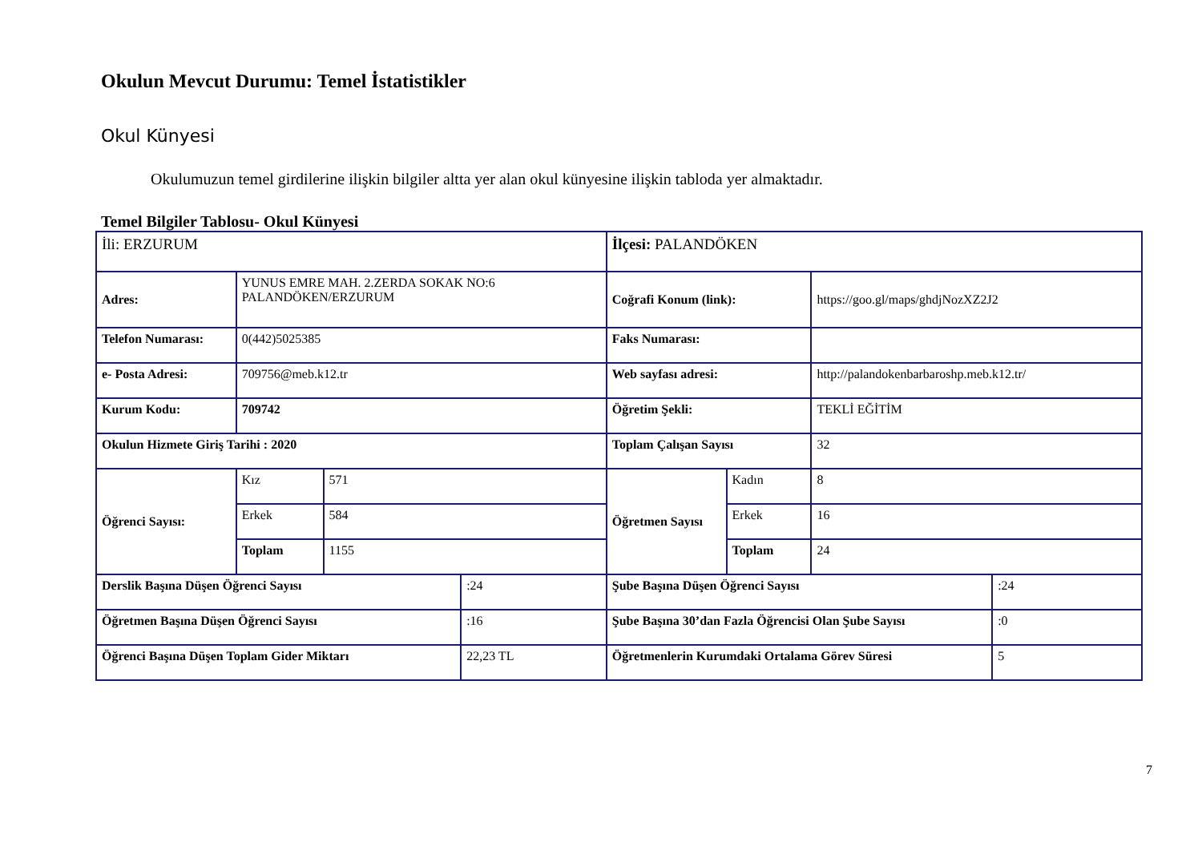Okulun Mevcut Durumu: Temel İstatistikler
Okul Künyesi
Okulumuzun temel girdilerine ilişkin bilgiler altta yer alan okul künyesine ilişkin tabloda yer almaktadır.
Temel Bilgiler Tablosu- Okul Künyesi
| İli: ERZURUM | | | | İlçesi: PALANDÖKEN | | | |
| Adres: | YUNUS EMRE MAH. 2.ZERDA SOKAK NO:6 PALANDÖKEN/ERZURUM | | | Coğrafi Konum (link): | | https://goo.gl/maps/ghdjNozXZ2J2 | |
| Telefon Numarası: | 0(442)5025385 | | | Faks Numarası: | | | |
| e- Posta Adresi: | 709756@meb.k12.tr | | | Web sayfası adresi: | | http://palandokenbarbaroshp.meb.k12.tr/ | |
| Kurum Kodu: | 709742 | | | Öğretim Şekli: | | TEKLİ EĞİTİM | |
| Okulun Hizmete Giriş Tarihi : 2020 | | | | Toplam Çalışan Sayısı | | 32 | |
| Öğrenci Sayısı: | Kız | 571 | | Öğretmen Sayısı | Kadın | 8 | |
| | Erkek | 584 | | | Erkek | 16 | |
| | Toplam | 1155 | | | Toplam | 24 | |
| Derslik Başına Düşen Öğrenci Sayısı | | | :24 | Şube Başına Düşen Öğrenci Sayısı | | | :24 |
| Öğretmen Başına Düşen Öğrenci Sayısı | | | :16 | Şube Başına 30’dan Fazla Öğrencisi Olan Şube Sayısı | | | :0 |
| Öğrenci Başına Düşen Toplam Gider Miktarı | | | 22,23 TL | Öğretmenlerin Kurumdaki Ortalama Görev Süresi | | | 5 |
7